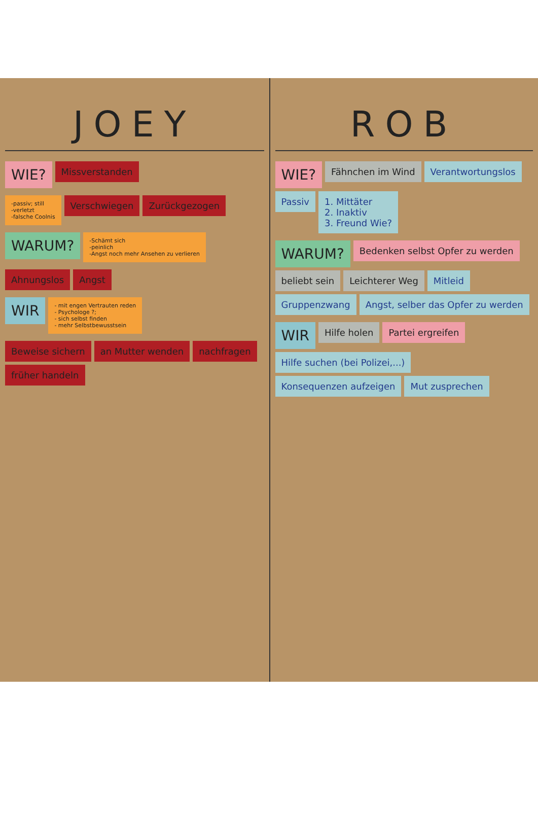JOEY
WIE?
Missverstanden
-passiv; still
-verletzt
-falsche Coolnis
Verschwiegen
Zurückgezogen
WARUM?
-Schämt sich
-peinlich
-Angst noch mehr Ansehen zu verlieren
Ahnungslos
Angst
WIR
- mit engen Vertrauten reden
- Psychologe ?;
- sich selbst finden
- mehr Selbstbewusstsein
Beweise sichern
an Mutter wenden
nachfragen
früher handeln
ROB
WIE?
Fähnchen im Wind
Verantwortungslos
Passiv
1. Mittäter
2. Inaktiv
3. Freund Wie?
WARUM?
Bedenken selbst Opfer zu werden
beliebt sein
Leichterer Weg
Mitleid
Gruppenzwang
Angst, selber das Opfer zu werden
WIR
Hilfe holen
Partei ergreifen
Hilfe suchen (bei Polizei,...)
Konsequenzen aufzeigen
Mut zusprechen